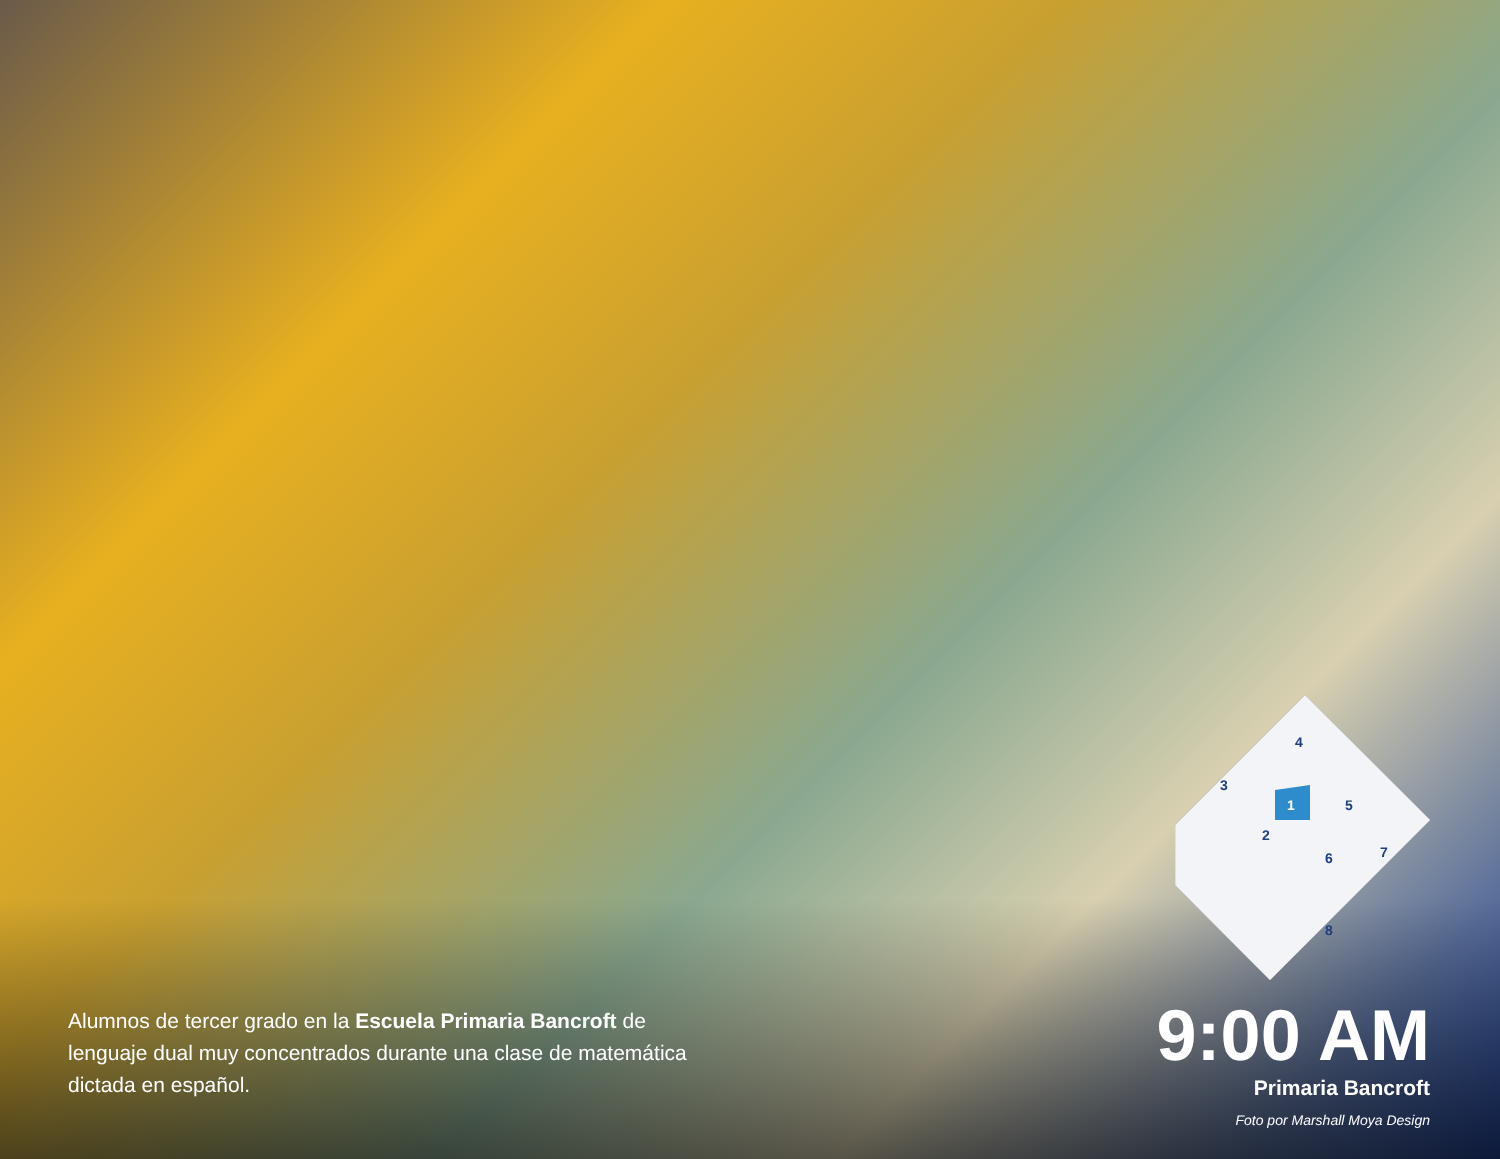4
3
1
5
2
6
7
8
Alumnos de tercer grado en la Escuela Primaria Bancroft de lenguaje dual muy concentrados durante una clase de matemática dictada en español.
9:00 AM
Primaria Bancroft
Foto por Marshall Moya Design